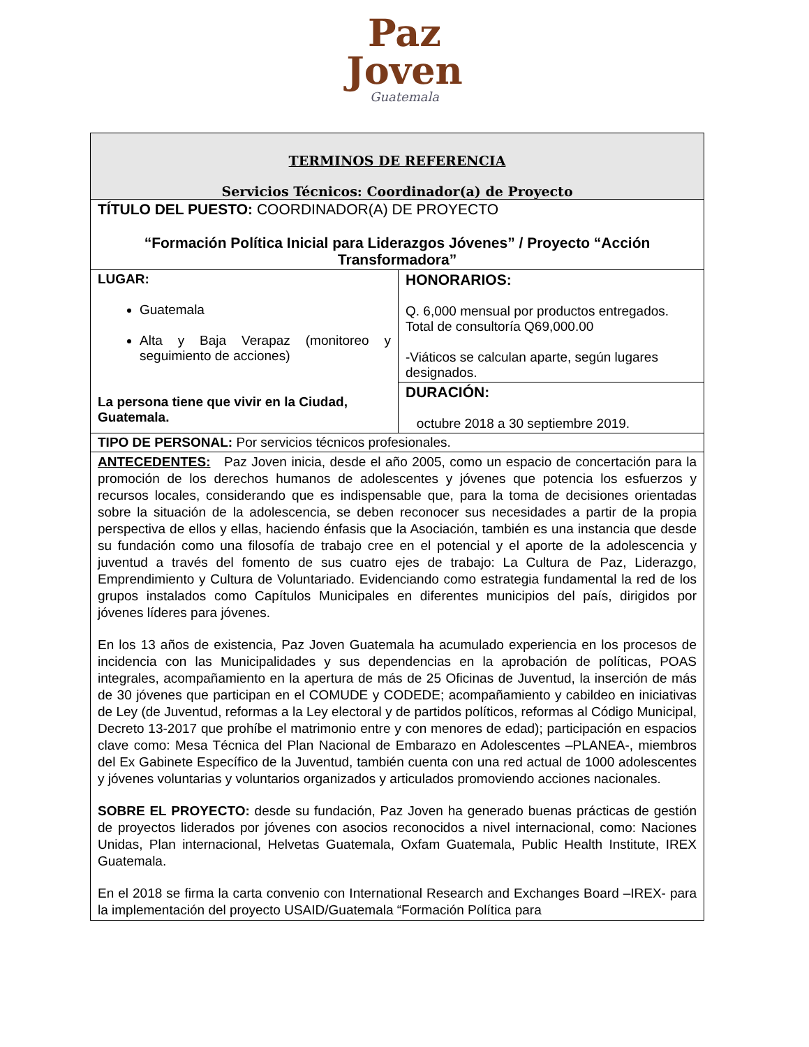Paz
Joven
Guatemala
| TERMINOS DE REFERENCIA Servicios Técnicos: Coordinador(a) de Proyecto | |
| TÍTULO DEL PUESTO: COORDINADOR(A) DE PROYECTO “Formación Política Inicial para Liderazgos Jóvenes” / Proyecto “Acción Transformadora” | |
| LUGAR: Guatemala Alta y Baja Verapaz (monitoreo y seguimiento de acciones) La persona tiene que vivir en la Ciudad, Guatemala. | HONORARIOS: Q. 6,000 mensual por productos entregados. Total de consultoría Q69,000.00 -Viáticos se calculan aparte, según lugares designados. |
| | DURACIÓN: octubre 2018 a 30 septiembre 2019. |
| TIPO DE PERSONAL: Por servicios técnicos profesionales. | |
| ANTECEDENTES: Paz Joven inicia, desde el año 2005, como un espacio de concertación para la promoción de los derechos humanos de adolescentes y jóvenes que potencia los esfuerzos y recursos locales, considerando que es indispensable que, para la toma de decisiones orientadas sobre la situación de la adolescencia, se deben reconocer sus necesidades a partir de la propia perspectiva de ellos y ellas, haciendo énfasis que la Asociación, también es una instancia que desde su fundación como una filosofía de trabajo cree en el potencial y el aporte de la adolescencia y juventud a través del fomento de sus cuatro ejes de trabajo: La Cultura de Paz, Liderazgo, Emprendimiento y Cultura de Voluntariado. Evidenciando como estrategia fundamental la red de los grupos instalados como Capítulos Municipales en diferentes municipios del país, dirigidos por jóvenes líderes para jóvenes. En los 13 años de existencia, Paz Joven Guatemala ha acumulado experiencia en los procesos de incidencia con las Municipalidades y sus dependencias en la aprobación de políticas, POAS integrales, acompañamiento en la apertura de más de 25 Oficinas de Juventud, la inserción de más de 30 jóvenes que participan en el COMUDE y CODEDE; acompañamiento y cabildeo en iniciativas de Ley (de Juventud, reformas a la Ley electoral y de partidos políticos, reformas al Código Municipal, Decreto 13-2017 que prohíbe el matrimonio entre y con menores de edad); participación en espacios clave como: Mesa Técnica del Plan Nacional de Embarazo en Adolescentes –PLANEA-, miembros del Ex Gabinete Específico de la Juventud, también cuenta con una red actual de 1000 adolescentes y jóvenes voluntarias y voluntarios organizados y articulados promoviendo acciones nacionales. SOBRE EL PROYECTO: desde su fundación, Paz Joven ha generado buenas prácticas de gestión de proyectos liderados por jóvenes con asocios reconocidos a nivel internacional, como: Naciones Unidas, Plan internacional, Helvetas Guatemala, Oxfam Guatemala, Public Health Institute, IREX Guatemala. En el 2018 se firma la carta convenio con International Research and Exchanges Board –IREX- para la implementación del proyecto USAID/Guatemala “Formación Política para | |